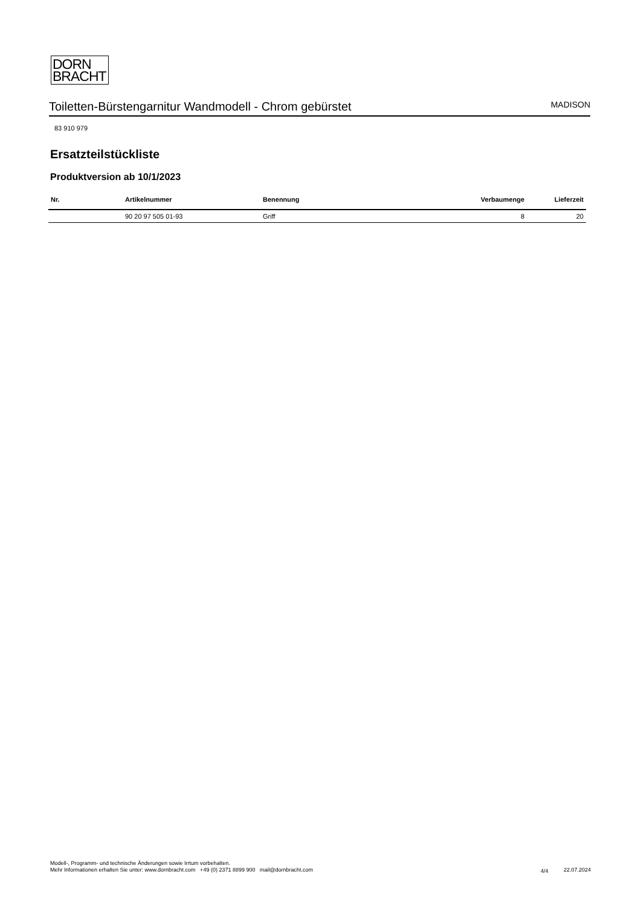DORN
BRACHT
Toiletten-Bürstengarnitur Wandmodell - Chrom gebürstet
MADISON
83 910 979
Ersatzteilstückliste
Produktversion ab 10/1/2023
| Nr. | Artikelnummer | Benennung | Verbaumenge | Lieferzeit |
| --- | --- | --- | --- | --- |
| | 90 20 97 505 01-93 | Griff | 8 | 20 |
Modell-, Programm- und technische Änderungen sowie Irrtum vorbehalten.
Mehr Informationen erhalten Sie unter: www.dornbracht.com +49 (0) 2371 8899 900 mail@dornbracht.com
4/4 22.07.2024